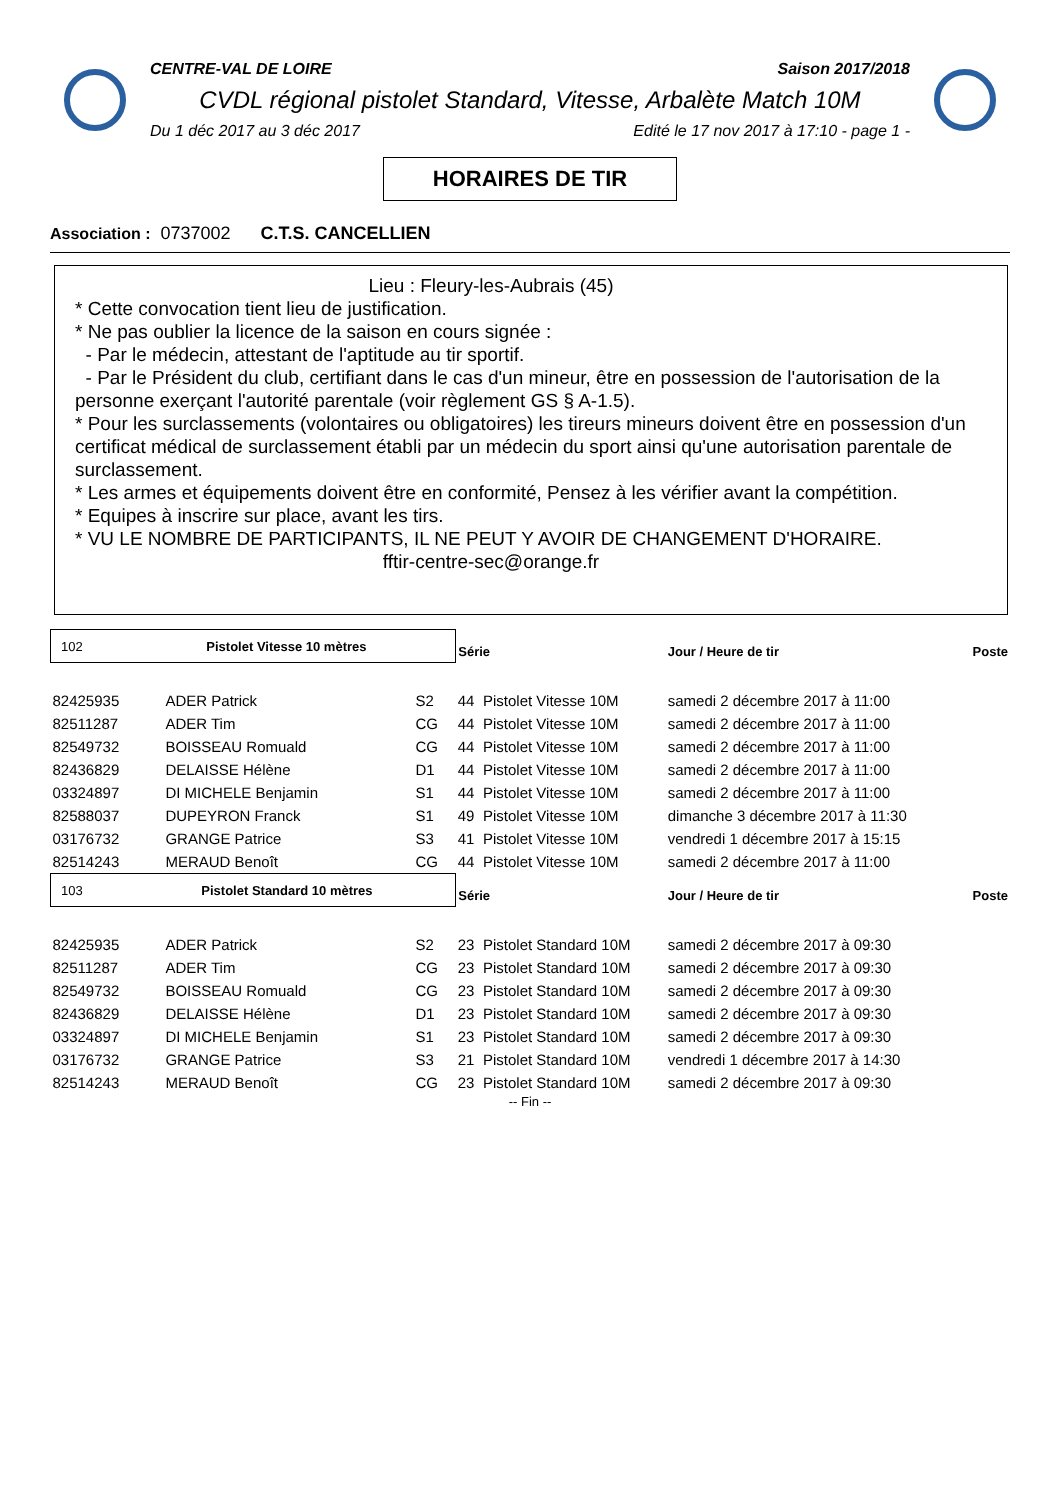CENTRE-VAL DE LOIRE Saison 2017/2018
CVDL régional pistolet Standard, Vitesse, Arbalète Match 10M
Du 1 déc 2017 au 3 déc 2017 Edité le 17 nov 2017 à 17:10 - page 1 -
HORAIRES DE TIR
Association : 0737002 C.T.S. CANCELLIEN
Lieu : Fleury-les-Aubrais (45)
* Cette convocation tient lieu de justification.
* Ne pas oublier la licence de la saison en cours signée :
- Par le médecin, attestant de l'aptitude au tir sportif.
- Par le Président du club, certifiant dans le cas d'un mineur, être en possession de l'autorisation de la personne exerçant l'autorité parentale (voir règlement GS § A-1.5).
* Pour les surclassements (volontaires ou obligatoires) les tireurs mineurs doivent être en possession d'un certificat médical de surclassement établi par un médecin du sport ainsi qu'une autorisation parentale de surclassement.
* Les armes et équipements doivent être en conformité, Pensez à les vérifier avant la compétition.
* Equipes à inscrire sur place, avant les tirs.
* VU LE NOMBRE DE PARTICIPANTS, IL NE PEUT Y AVOIR DE CHANGEMENT D'HORAIRE.
fftir-centre-sec@orange.fr
| 102 Pistolet Vitesse 10 mètres | | | Série | | Jour / Heure de tir | Poste |
| 82425935 | ADER Patrick | S2 | 44 | Pistolet Vitesse 10M | samedi 2 décembre 2017 à 11:00 | |
| 82511287 | ADER Tim | CG | 44 | Pistolet Vitesse 10M | samedi 2 décembre 2017 à 11:00 | |
| 82549732 | BOISSEAU Romuald | CG | 44 | Pistolet Vitesse 10M | samedi 2 décembre 2017 à 11:00 | |
| 82436829 | DELAISSE Hélène | D1 | 44 | Pistolet Vitesse 10M | samedi 2 décembre 2017 à 11:00 | |
| 03324897 | DI MICHELE Benjamin | S1 | 44 | Pistolet Vitesse 10M | samedi 2 décembre 2017 à 11:00 | |
| 82588037 | DUPEYRON Franck | S1 | 49 | Pistolet Vitesse 10M | dimanche 3 décembre 2017 à 11:30 | |
| 03176732 | GRANGE Patrice | S3 | 41 | Pistolet Vitesse 10M | vendredi 1 décembre 2017 à 15:15 | |
| 82514243 | MERAUD Benoît | CG | 44 | Pistolet Vitesse 10M | samedi 2 décembre 2017 à 11:00 | |
| 103 Pistolet Standard 10 mètres | | | Série | | Jour / Heure de tir | Poste |
| 82425935 | ADER Patrick | S2 | 23 | Pistolet Standard 10M | samedi 2 décembre 2017 à 09:30 | |
| 82511287 | ADER Tim | CG | 23 | Pistolet Standard 10M | samedi 2 décembre 2017 à 09:30 | |
| 82549732 | BOISSEAU Romuald | CG | 23 | Pistolet Standard 10M | samedi 2 décembre 2017 à 09:30 | |
| 82436829 | DELAISSE Hélène | D1 | 23 | Pistolet Standard 10M | samedi 2 décembre 2017 à 09:30 | |
| 03324897 | DI MICHELE Benjamin | S1 | 23 | Pistolet Standard 10M | samedi 2 décembre 2017 à 09:30 | |
| 03176732 | GRANGE Patrice | S3 | 21 | Pistolet Standard 10M | vendredi 1 décembre 2017 à 14:30 | |
| 82514243 | MERAUD Benoît | CG | 23 | Pistolet Standard 10M | samedi 2 décembre 2017 à 09:30 | |
-- Fin --